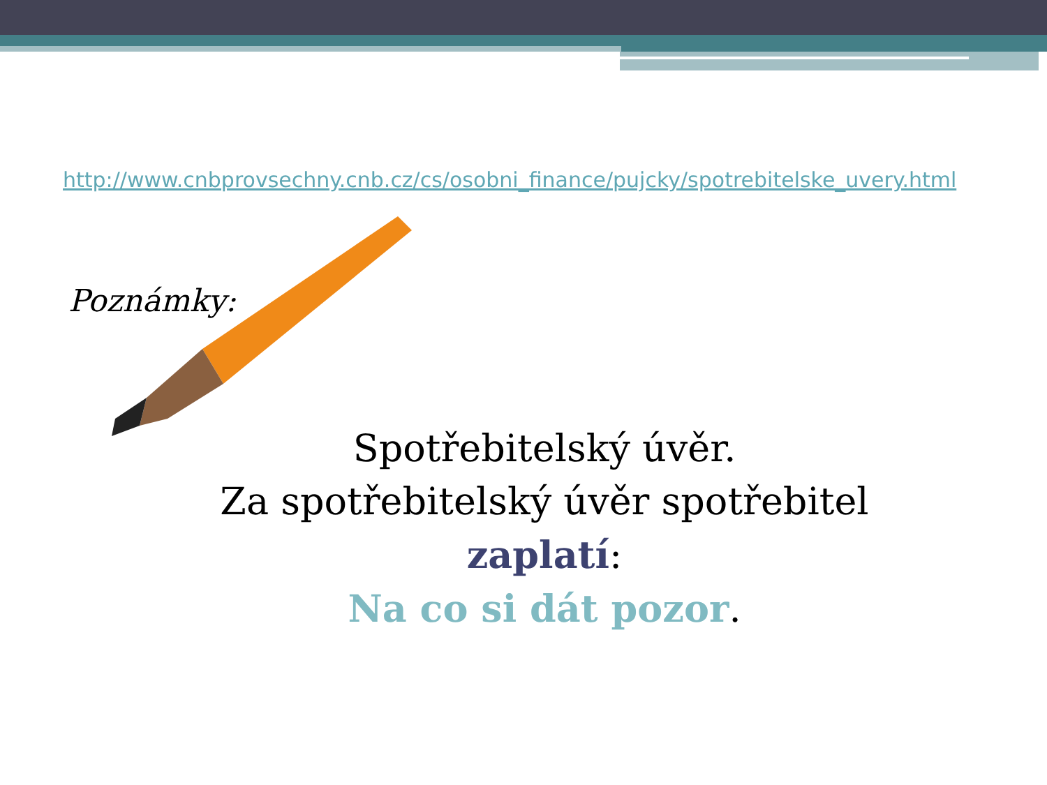http://www.cnbprovsechny.cnb.cz/cs/osobni_finance/pujcky/spotrebitelske_uvery.html
Poznámky:
Spotřebitelský úvěr.
Za spotřebitelský úvěr spotřebitel zaplatí:
Na co si dát pozor.